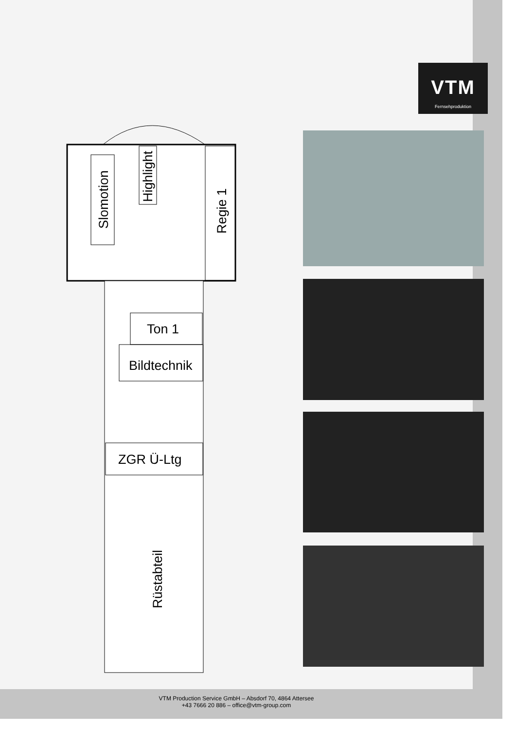VTM
Fernsehproduktion
Slomotion
Highlight
Regie 1
Ton 1
Bildtechnik
ZGR Ü-Ltg
Rüstabteil
VTM Production Service GmbH – Absdorf 70, 4864 Attersee
+43 7666 20 886 – office@vtm-group.com